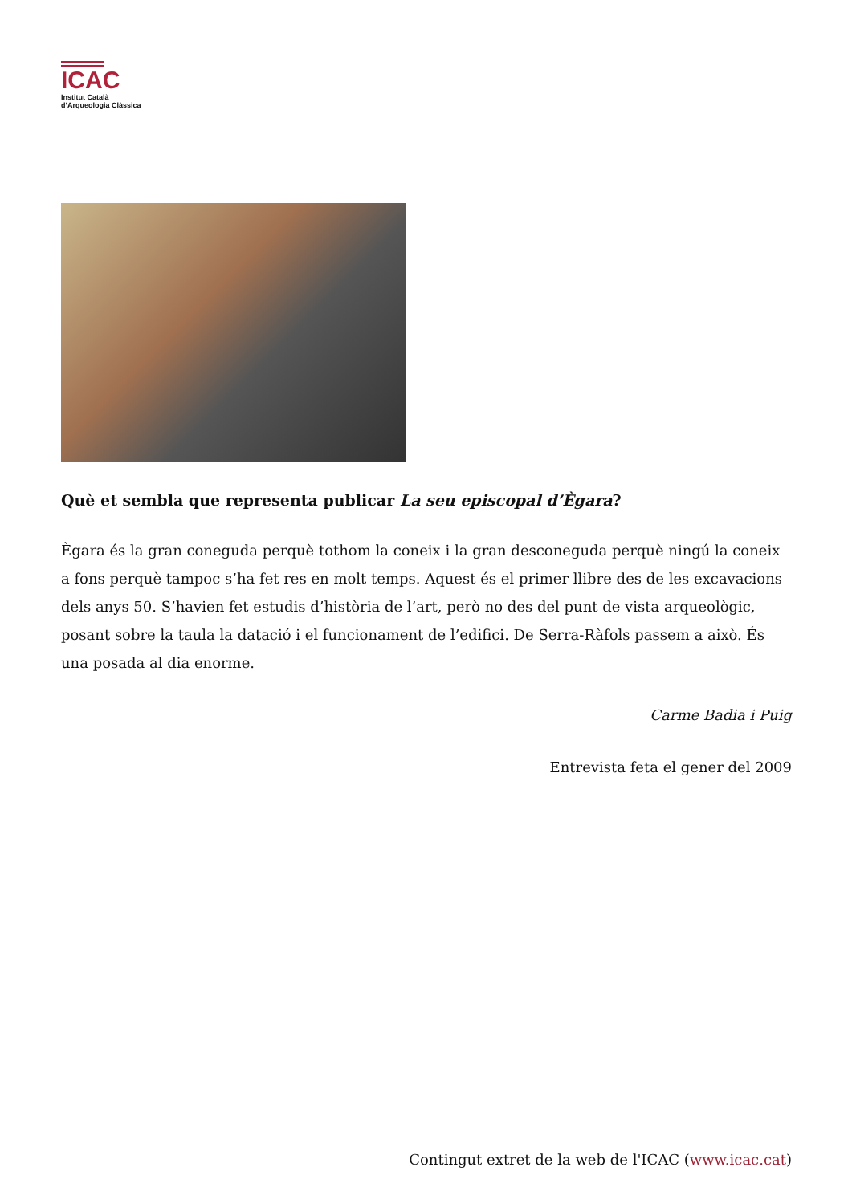ICAC
Institut Català
d’Arqueologia Clàssica
Què et sembla que representa publicar La seu episcopal d’Ègara?
Ègara és la gran coneguda perquè tothom la coneix i la gran desconeguda perquè ningú la coneix a fons perquè tampoc s’ha fet res en molt temps. Aquest és el primer llibre des de les excavacions dels anys 50. S’havien fet estudis d’història de l’art, però no des del punt de vista arqueològic, posant sobre la taula la datació i el funcionament de l’edifici. De Serra-Ràfols passem a això. És una posada al dia enorme.
Carme Badia i Puig
Entrevista feta el gener del 2009
Contingut extret de la web de l'ICAC (www.icac.cat)